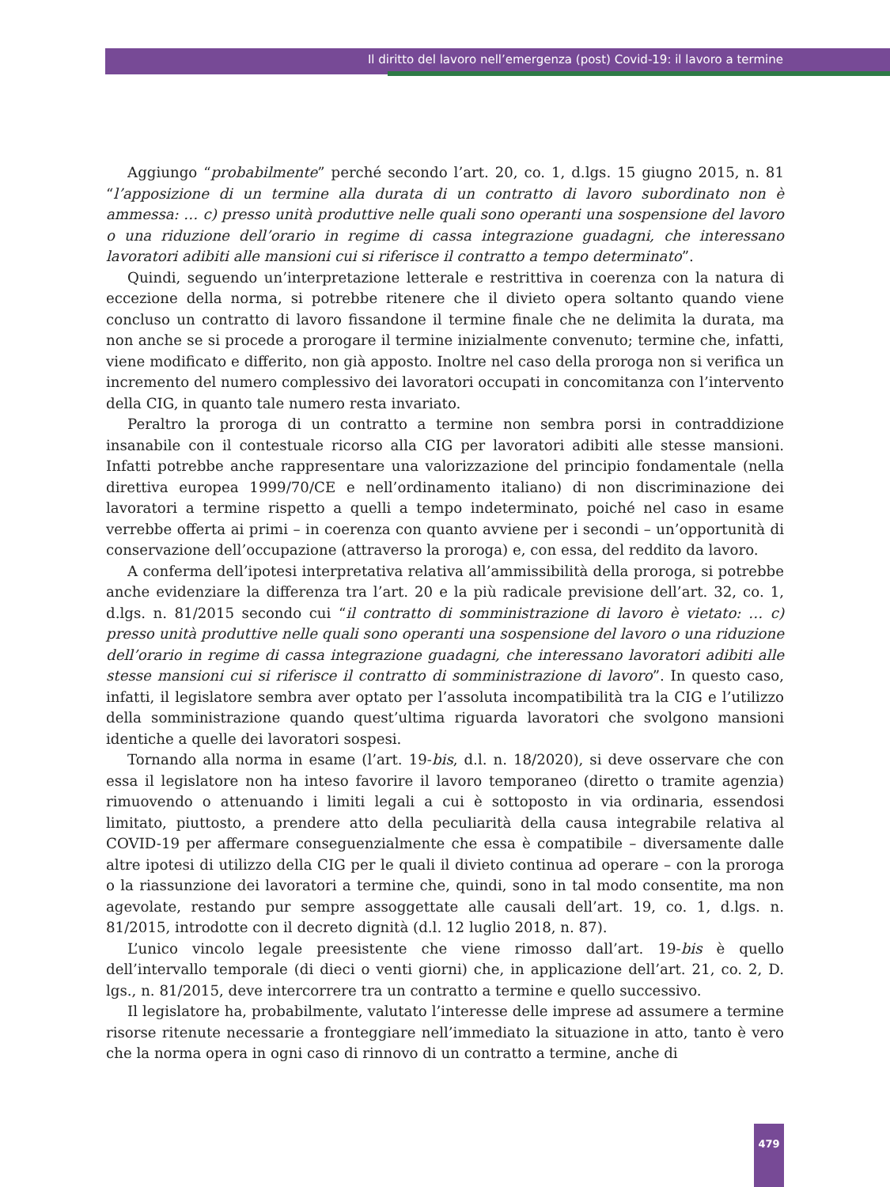Il diritto del lavoro nell’emergenza (post) Covid-19: il lavoro a termine
Aggiungo “probabilmente” perché secondo l’art. 20, co. 1, d.lgs. 15 giugno 2015, n. 81 “l’apposizione di un termine alla durata di un contratto di lavoro subordinato non è ammessa: … c) presso unità produttive nelle quali sono operanti una sospensione del lavoro o una riduzione dell’orario in regime di cassa integrazione guadagni, che interessano lavoratori adibiti alle mansioni cui si riferisce il contratto a tempo determinato”.
Quindi, seguendo un’interpretazione letterale e restrittiva in coerenza con la natura di eccezione della norma, si potrebbe ritenere che il divieto opera soltanto quando viene concluso un contratto di lavoro fissandone il termine finale che ne delimita la durata, ma non anche se si procede a prorogare il termine inizialmente convenuto; termine che, infatti, viene modificato e differito, non già apposto. Inoltre nel caso della proroga non si verifica un incremento del numero complessivo dei lavoratori occupati in concomitanza con l’intervento della CIG, in quanto tale numero resta invariato.
Peraltro la proroga di un contratto a termine non sembra porsi in contraddizione insanabile con il contestuale ricorso alla CIG per lavoratori adibiti alle stesse mansioni. Infatti potrebbe anche rappresentare una valorizzazione del principio fondamentale (nella direttiva europea 1999/70/CE e nell’ordinamento italiano) di non discriminazione dei lavoratori a termine rispetto a quelli a tempo indeterminato, poiché nel caso in esame verrebbe offerta ai primi – in coerenza con quanto avviene per i secondi – un’opportunità di conservazione dell’occupazione (attraverso la proroga) e, con essa, del reddito da lavoro.
A conferma dell’ipotesi interpretativa relativa all’ammissibilità della proroga, si potrebbe anche evidenziare la differenza tra l’art. 20 e la più radicale previsione dell’art. 32, co. 1, d.lgs. n. 81/2015 secondo cui “il contratto di somministrazione di lavoro è vietato: … c) presso unità produttive nelle quali sono operanti una sospensione del lavoro o una riduzione dell’orario in regime di cassa integrazione guadagni, che interessano lavoratori adibiti alle stesse mansioni cui si riferisce il contratto di somministrazione di lavoro”. In questo caso, infatti, il legislatore sembra aver optato per l’assoluta incompatibilità tra la CIG e l’utilizzo della somministrazione quando quest’ultima riguarda lavoratori che svolgono mansioni identiche a quelle dei lavoratori sospesi.
Tornando alla norma in esame (l’art. 19-bis, d.l. n. 18/2020), si deve osservare che con essa il legislatore non ha inteso favorire il lavoro temporaneo (diretto o tramite agenzia) rimuovendo o attenuando i limiti legali a cui è sottoposto in via ordinaria, essendosi limitato, piuttosto, a prendere atto della peculiarità della causa integrabile relativa al COVID-19 per affermare conseguenzialmente che essa è compatibile – diversamente dalle altre ipotesi di utilizzo della CIG per le quali il divieto continua ad operare – con la proroga o la riassunzione dei lavoratori a termine che, quindi, sono in tal modo consentite, ma non agevolate, restando pur sempre assoggettate alle causali dell’art. 19, co. 1, d.lgs. n. 81/2015, introdotte con il decreto dignità (d.l. 12 luglio 2018, n. 87).
L’unico vincolo legale preesistente che viene rimosso dall’art. 19-bis è quello dell’intervallo temporale (di dieci o venti giorni) che, in applicazione dell’art. 21, co. 2, D. lgs., n. 81/2015, deve intercorrere tra un contratto a termine e quello successivo.
Il legislatore ha, probabilmente, valutato l’interesse delle imprese ad assumere a termine risorse ritenute necessarie a fronteggiare nell’immediato la situazione in atto, tanto è vero che la norma opera in ogni caso di rinnovo di un contratto a termine, anche di
479